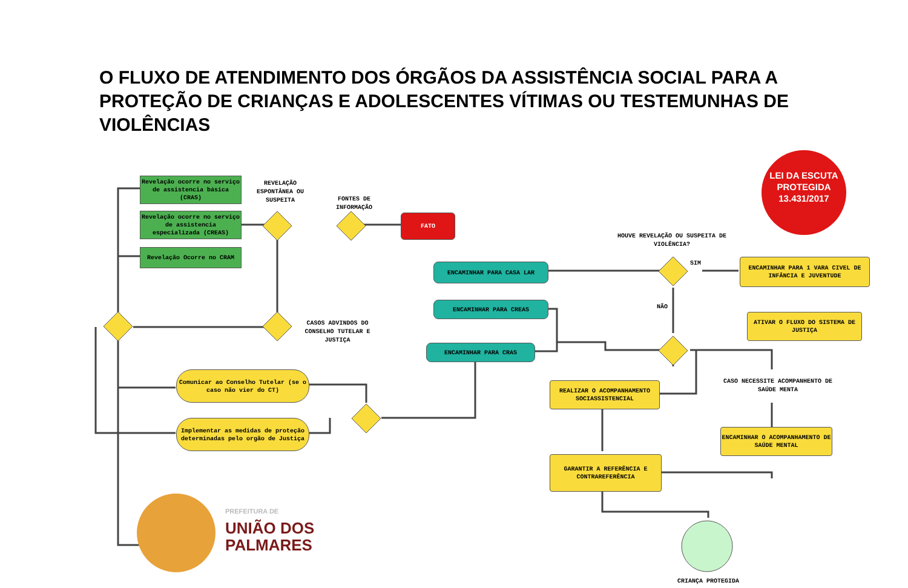O FLUXO DE ATENDIMENTO DOS ÓRGÃOS DA ASSISTÊNCIA SOCIAL PARA A PROTEÇÃO DE CRIANÇAS E ADOLESCENTES VÍTIMAS OU TESTEMUNHAS DE VIOLÊNCIAS
Revelação ocorre no serviço de assistencia básica (CRAS)
Revelação ocorre no serviço de assistencia especializada (CREAS)
Revelação Ocorre no CRAM
REVELAÇÃO ESPONTÂNEA OU SUSPEITA
FONTES DE INFORMAÇÃO
FATO
CASOS ADVINDOS DO CONSELHO TUTELAR E JUSTIÇA
Comunicar ao Conselho Tutelar (se o caso não vier do CT)
Implementar as medidas de proteção determinadas pelo orgão de Justiça
ENCAMINHAR PARA CASA LAR
ENCAMINHAR PARA CREAS
ENCAMINHAR PARA CRAS
HOUVE REVELAÇÃO OU SUSPEITA DE VIOLÊNCIA?
SIM
NÃO
ENCAMINHAR PARA 1 VARA CIVEL DE INFÂNCIA E JUVENTUDE
ATIVAR O FLUXO DO SISTEMA DE JUSTIÇA
REALIZAR O ACOMPANHAMENTO SOCIASSISTENCIAL
CASO NECESSITE ACOMPANHENTO DE SAÚDE MENTA
ENCAMINHAR O ACOMPANHAMENTO DE SAÚDE MENTAL
GARANTIR A REFERÊNCIA E CONTRAREFERÊNCIA
CRIANÇA PROTEGIDA
LEI DA ESCUTA PROTEGIDA 13.431/2017
PREFEITURA DE
UNIÃO DOS
PALMARES